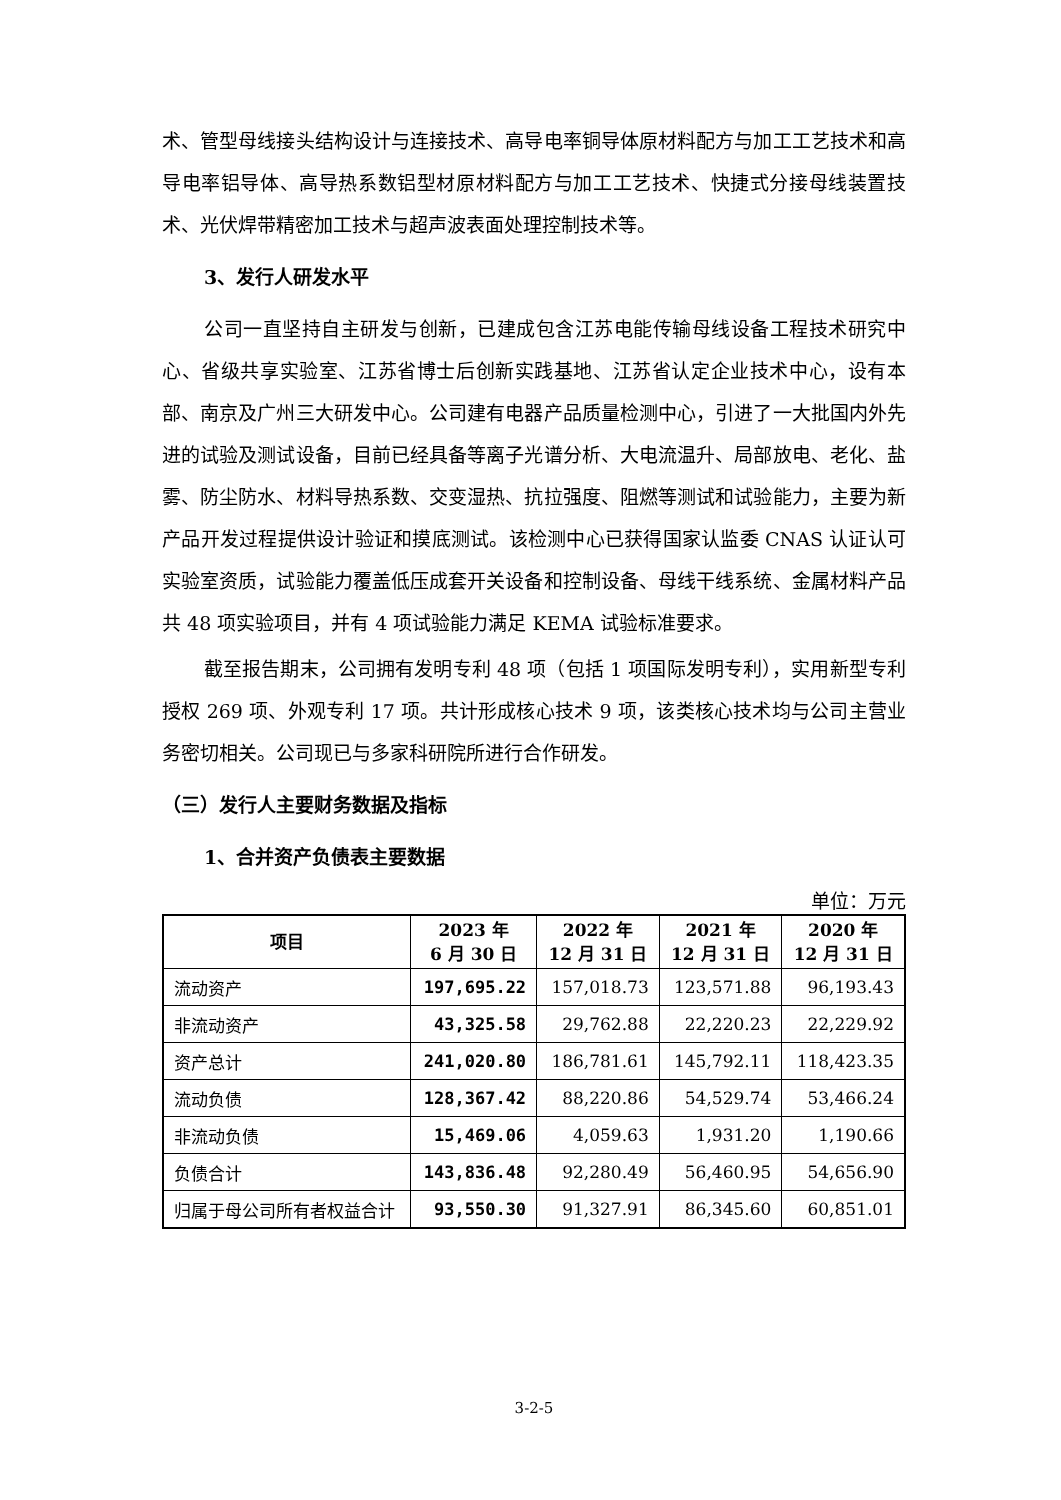术、管型母线接头结构设计与连接技术、高导电率铜导体原材料配方与加工工艺技术和高导电率铝导体、高导热系数铝型材原材料配方与加工工艺技术、快捷式分接母线装置技术、光伏焊带精密加工技术与超声波表面处理控制技术等。
3、发行人研发水平
公司一直坚持自主研发与创新，已建成包含江苏电能传输母线设备工程技术研究中心、省级共享实验室、江苏省博士后创新实践基地、江苏省认定企业技术中心，设有本部、南京及广州三大研发中心。公司建有电器产品质量检测中心，引进了一大批国内外先进的试验及测试设备，目前已经具备等离子光谱分析、大电流温升、局部放电、老化、盐雾、防尘防水、材料导热系数、交变湿热、抗拉强度、阻燃等测试和试验能力，主要为新产品开发过程提供设计验证和摸底测试。该检测中心已获得国家认监委 CNAS 认证认可实验室资质，试验能力覆盖低压成套开关设备和控制设备、母线干线系统、金属材料产品共 48 项实验项目，并有 4 项试验能力满足 KEMA 试验标准要求。
截至报告期末，公司拥有发明专利 48 项（包括 1 项国际发明专利），实用新型专利授权 269 项、外观专利 17 项。共计形成核心技术 9 项，该类核心技术均与公司主营业务密切相关。公司现已与多家科研院所进行合作研发。
（三）发行人主要财务数据及指标
1、合并资产负债表主要数据
单位：万元
| 项目 | 2023 年 6 月 30 日 | 2022 年 12 月 31 日 | 2021 年 12 月 31 日 | 2020 年 12 月 31 日 |
| --- | --- | --- | --- | --- |
| 流动资产 | 197,695.22 | 157,018.73 | 123,571.88 | 96,193.43 |
| 非流动资产 | 43,325.58 | 29,762.88 | 22,220.23 | 22,229.92 |
| 资产总计 | 241,020.80 | 186,781.61 | 145,792.11 | 118,423.35 |
| 流动负债 | 128,367.42 | 88,220.86 | 54,529.74 | 53,466.24 |
| 非流动负债 | 15,469.06 | 4,059.63 | 1,931.20 | 1,190.66 |
| 负债合计 | 143,836.48 | 92,280.49 | 56,460.95 | 54,656.90 |
| 归属于母公司所有者权益合计 | 93,550.30 | 91,327.91 | 86,345.60 | 60,851.01 |
3-2-5